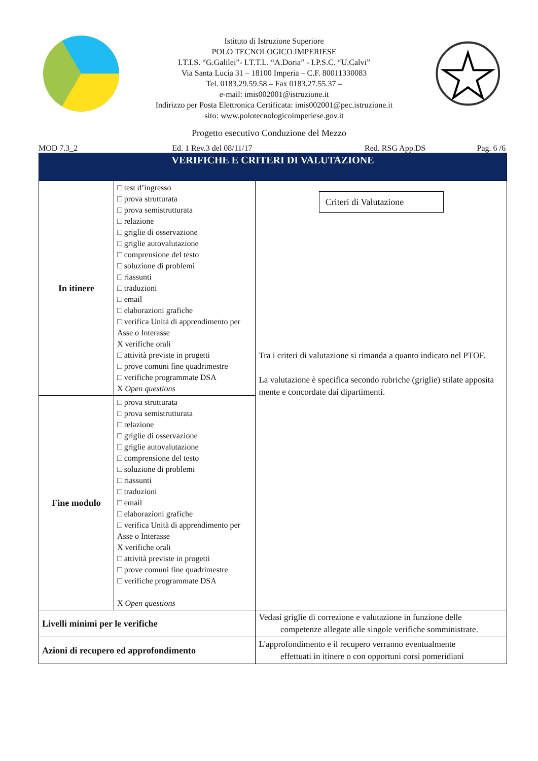Istituto di Istruzione Superiore
POLO TECNOLOGICO IMPERIESE
I.T.I.S. “G.Galilei”- I.T.T.L. “A.Doria” - I.P.S.C. “U.Calvi”
Via Santa Lucia 31 – 18100 Imperia – C.F. 80011330083
Tel. 0183.29.59.58 – Fax 0183.27.55.37 –
e-mail: imis002001@istruzione.it
Indirizzo per Posta Elettronica Certificata: imis002001@pec.istruzione.it
sito: www.polotecnologicoimperiese.gov.it
Progetto esecutivo Conduzione del Mezzo
MOD 7.3_2 Ed. 1 Rev.3 del 08/11/17 Red. RSG App.DS Pag. 6 /6
| VERIFICHE E CRITERI DI VALUTAZIONE | | | |
| In itinere | □ test d’ingresso □ prova strutturata □ prova semistrutturata □ relazione □ griglie di osservazione □ griglie autovalutazione □ comprensione del testo □ soluzione di problemi □ riassunti □ traduzioni □ email □ elaborazioni grafiche □ verifica Unità di apprendimento per Asse o Interasse X verifiche orali □ attività previste in progetti □ prove comuni fine quadrimestre □ verifiche programmate DSA X Open questions | | Criteri di Valutazione Tra i criteri di valutazione si rimanda a quanto indicato nel PTOF. La valutazione è specifica secondo rubriche (griglie) stilate apposita mente e concordate dai dipartimenti. |
| Fine modulo | □ prova strutturata □ prova semistrutturata □ relazione □ griglie di osservazione □ griglie autovalutazione □ comprensione del testo □ soluzione di problemi □ riassunti □ traduzioni □ email □ elaborazioni grafiche □ verifica Unità di apprendimento per Asse o Interasse X verifiche orali □ attività previste in progetti □ prove comuni fine quadrimestre □ verifiche programmate DSA X Open questions | | |
| Livelli minimi per le verifiche | | Vedasi griglie di correzione e valutazione in funzione delle competenze allegate alle singole verifiche somministrate. | |
| Azioni di recupero ed approfondimento | | L'approfondimento e il recupero verranno eventualmente effettuati in itinere o con opportuni corsi pomeridiani | |